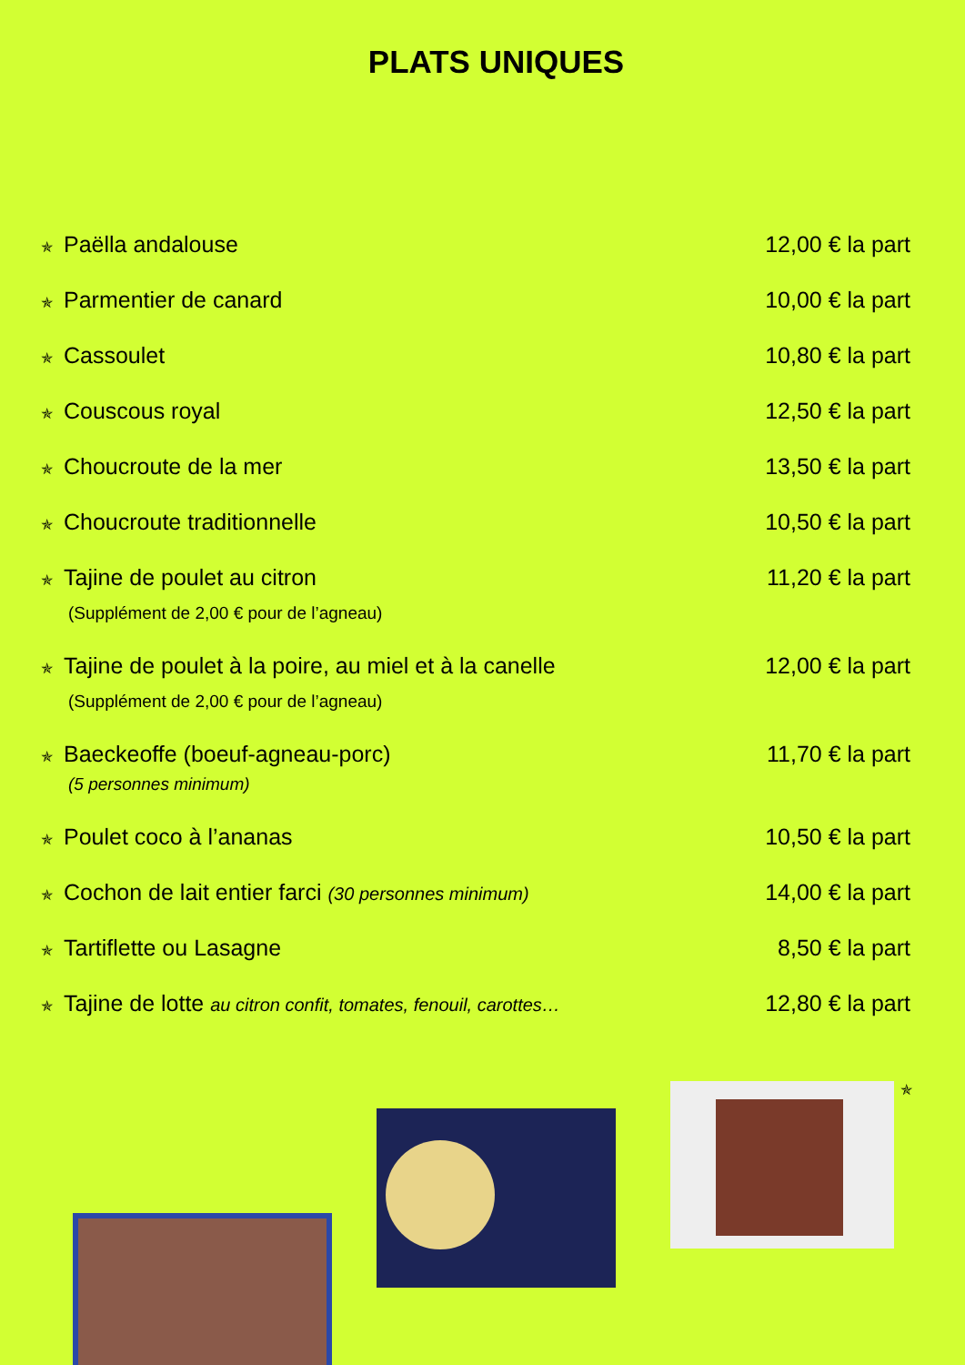PLATS UNIQUES
✯ Paëlla andalouse 12,00 € la part
✯ Parmentier de canard 10,00 € la part
✯ Cassoulet 10,80 € la part
✯ Couscous royal 12,50 € la part
✯ Choucroute de la mer 13,50 € la part
✯ Choucroute traditionnelle 10,50 € la part
✯ Tajine de poulet au citron
(Supplément de 2,00 € pour de l’agneau)
11,20 € la part
✯ Tajine de poulet à la poire, au miel et à la canelle
(Supplément de 2,00 € pour de l’agneau)
12,00 € la part
✯ Baeckeoffe (boeuf-agneau-porc)
(5 personnes minimum)
11,70 € la part
✯ Poulet coco à l’ananas 10,50 € la part
✯ Cochon de lait entier farci (30 personnes minimum)
14,00 € la part
✯ Tartiflette ou Lasagne 8,50 € la part
✯ Tajine de lotte au citron confit, tomates, fenouil, carottes…
12,80 € la part
✯